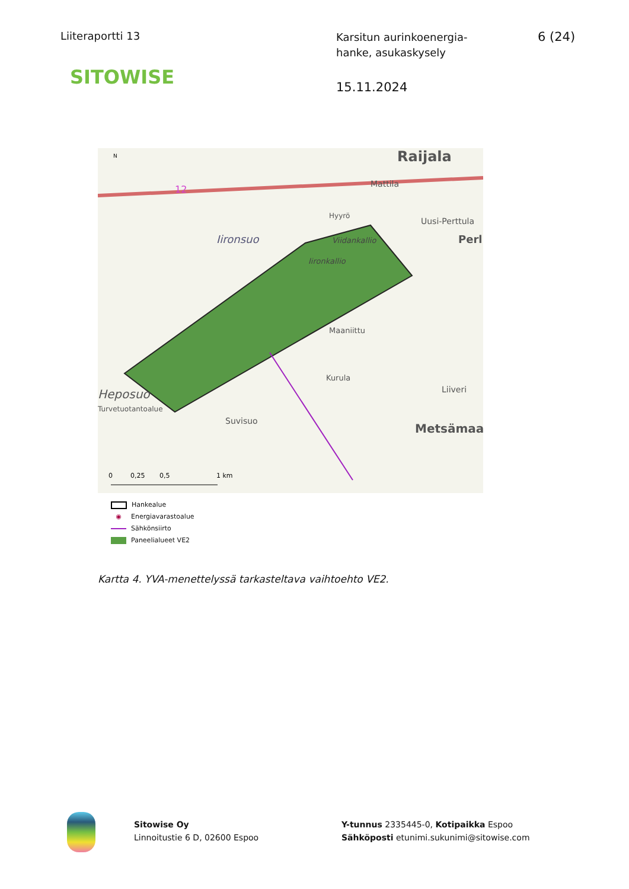Liiteraportti 13
SITOWISE
Karsitun aurinkoenergia-
hanke, asukaskysely
15.11.2024
6 (24)
Raijala
Mattila
Hyyrö
Uusi-Perttula
Perl
Iironsuo
Viidankallio
Iironkallio
Maaniittu
Kurula
Liiveri
Heposuo
Turvetuotantoalue
Suvisuo
Metsämaa
12
N
0
0,25
0,5
1 km
Hankealue
◉ Energiavarastoalue
Sähkönsiirto
Paneelialueet VE2
Kartta 4. YVA-menettelyssä tarkasteltava vaihtoehto VE2.
Sitowise Oy
Linnoitustie 6 D, 02600 Espoo
Y-tunnus 2335445-0, Kotipaikka Espoo
Sähköposti etunimi.sukunimi@sitowise.com